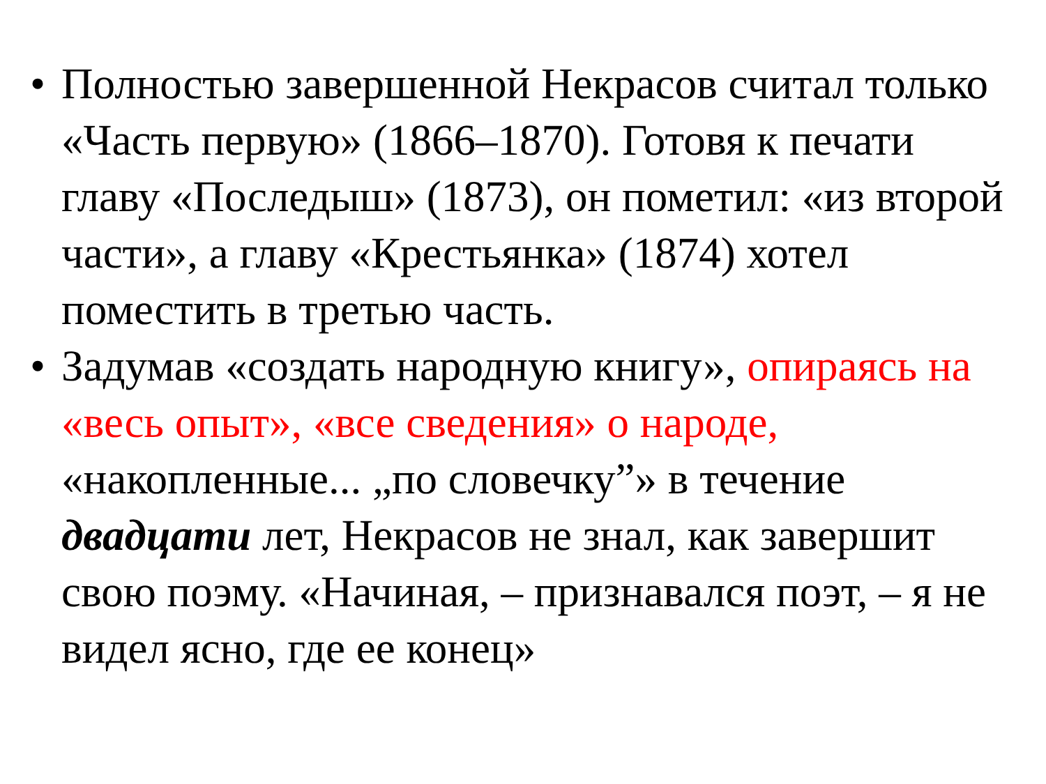• Полностью завершенной Некрасов считал только «Часть первую» (1866–1870). Готовя к печати главу «Последыш» (1873), он пометил: «из второй части», а главу «Крестьянка» (1874) хотел поместить в третью часть.
• Задумав «создать народную книгу», опираясь на «весь опыт», «все сведения» о народе, «накопленные... „по словечку”» в течение двадцати лет, Некрасов не знал, как завершит свою поэму. «Начиная, – признавался поэт, – я не видел ясно, где ее конец»